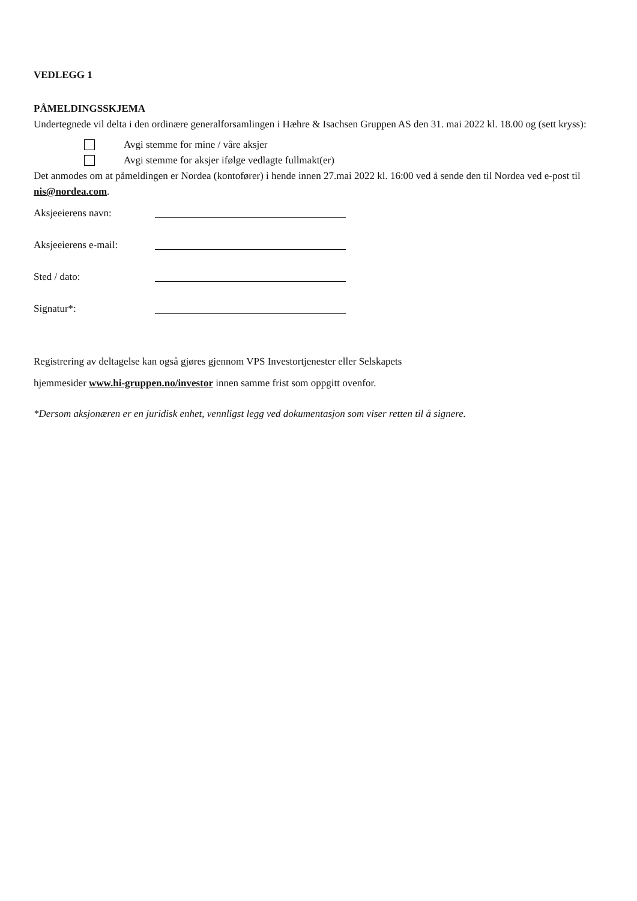VEDLEGG 1
PÅMELDINGSSKJEMA
Undertegnede vil delta i den ordinære generalforsamlingen i Hæhre & Isachsen Gruppen AS den 31. mai 2022 kl. 18.00 og (sett kryss):
Avgi stemme for mine / våre aksjer
Avgi stemme for aksjer ifølge vedlagte fullmakt(er)
Det anmodes om at påmeldingen er Nordea (kontofører) i hende innen 27.mai 2022 kl. 16:00 ved å sende den til Nordea ved e-post til nis@nordea.com.
Aksjeeierens navn:
Aksjeeierens e-mail:
Sted / dato:
Signatur*:
Registrering av deltagelse kan også gjøres gjennom VPS Investortjenester eller Selskapets
hjemmesider www.hi-gruppen.no/investor innen samme frist som oppgitt ovenfor.
*Dersom aksjonæren er en juridisk enhet, vennligst legg ved dokumentasjon som viser retten til å signere.